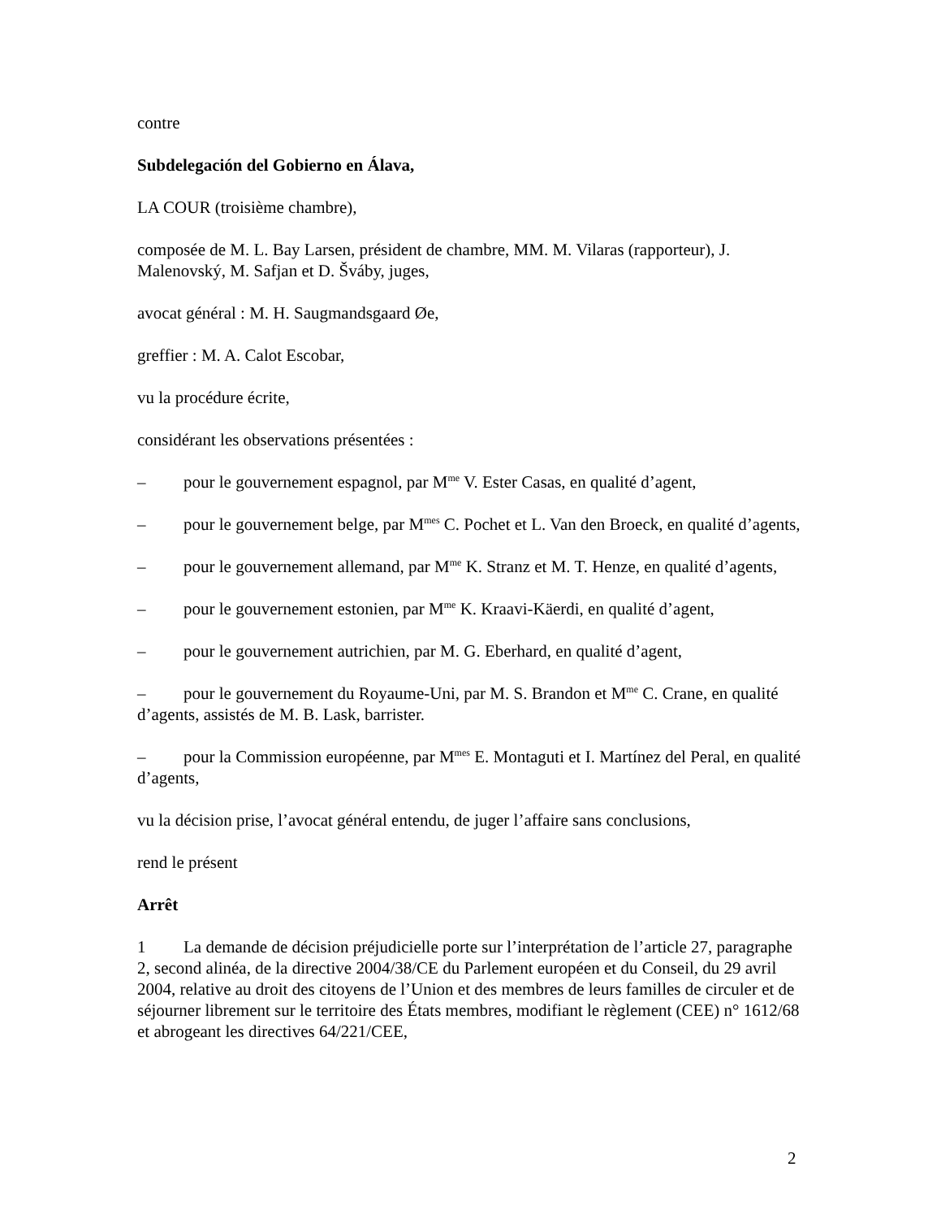contre
Subdelegación del Gobierno en Álava,
LA COUR (troisième chambre),
composée de M. L. Bay Larsen, président de chambre, MM. M. Vilaras (rapporteur), J. Malenovský, M. Safjan et D. Šváby, juges,
avocat général : M. H. Saugmandsgaard Øe,
greffier : M. A. Calot Escobar,
vu la procédure écrite,
considérant les observations présentées :
– pour le gouvernement espagnol, par M<sup>me</sup> V. Ester Casas, en qualité d’agent,
– pour le gouvernement belge, par M<sup>mes</sup> C. Pochet et L. Van den Broeck, en qualité d’agents,
– pour le gouvernement allemand, par M<sup>me</sup> K. Stranz et M. T. Henze, en qualité d’agents,
– pour le gouvernement estonien, par M<sup>me</sup> K. Kraavi-Käerdi, en qualité d’agent,
– pour le gouvernement autrichien, par M. G. Eberhard, en qualité d’agent,
– pour le gouvernement du Royaume-Uni, par M. S. Brandon et M<sup>me</sup> C. Crane, en qualité d’agents, assistés de M. B. Lask, barrister.
– pour la Commission européenne, par M<sup>mes</sup> E. Montaguti et I. Martínez del Peral, en qualité d’agents,
vu la décision prise, l’avocat général entendu, de juger l’affaire sans conclusions,
rend le présent
Arrêt
1 La demande de décision préjudicielle porte sur l’interprétation de l’article 27, paragraphe 2, second alinéa, de la directive 2004/38/CE du Parlement européen et du Conseil, du 29 avril 2004, relative au droit des citoyens de l’Union et des membres de leurs familles de circuler et de séjourner librement sur le territoire des États membres, modifiant le règlement (CEE) n° 1612/68 et abrogeant les directives 64/221/CEE,
2